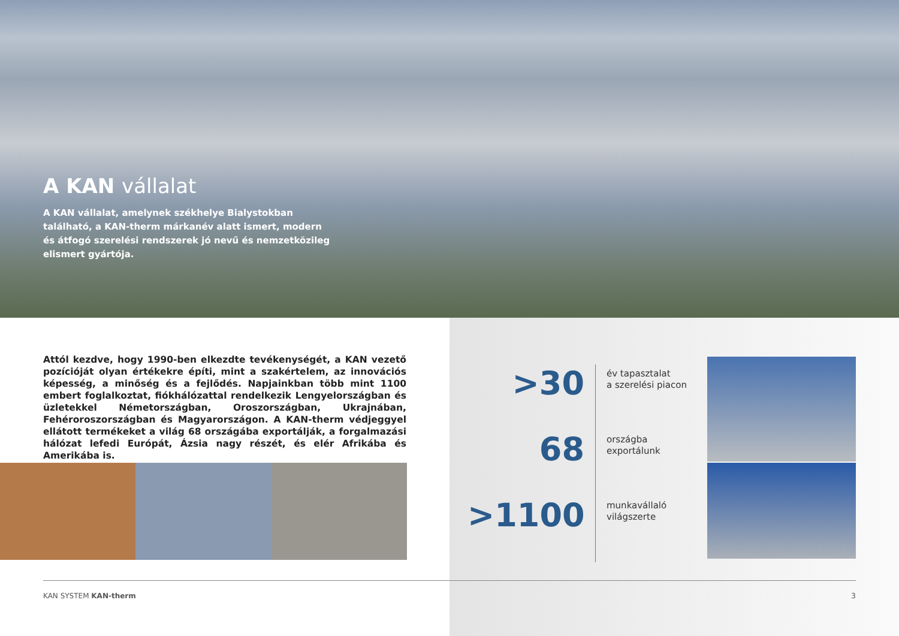A KAN vállalat
A KAN vállalat, amelynek székhelye Bialystokban található, a KAN-therm márkanév alatt ismert, modern és átfogó szerelési rendszerek jó nevű és nemzetközileg elismert gyártója.
Attól kezdve, hogy 1990-ben elkezdte tevékenységét, a KAN vezető pozícióját olyan értékekre építi, mint a szakértelem, az innovációs képesség, a minőség és a fejlődés. Napjainkban több mint 1100 embert foglalkoztat, fiókhálózattal rendelkezik Lengyelországban és üzletekkel Németországban, Oroszországban, Ukrajnában, Fehéroroszországban és Magyarországon. A KAN-therm védjeggyel ellátott termékeket a világ 68 országába exportálják, a forgalmazási hálózat lefedi Európát, Ázsia nagy részét, és elér Afrikába és Amerikába is.
>30
év tapasztalat
a szerelési piacon
68
országba
exportálunk
>1100
munkavállaló
világszerte
KAN SYSTEM KAN-therm 3